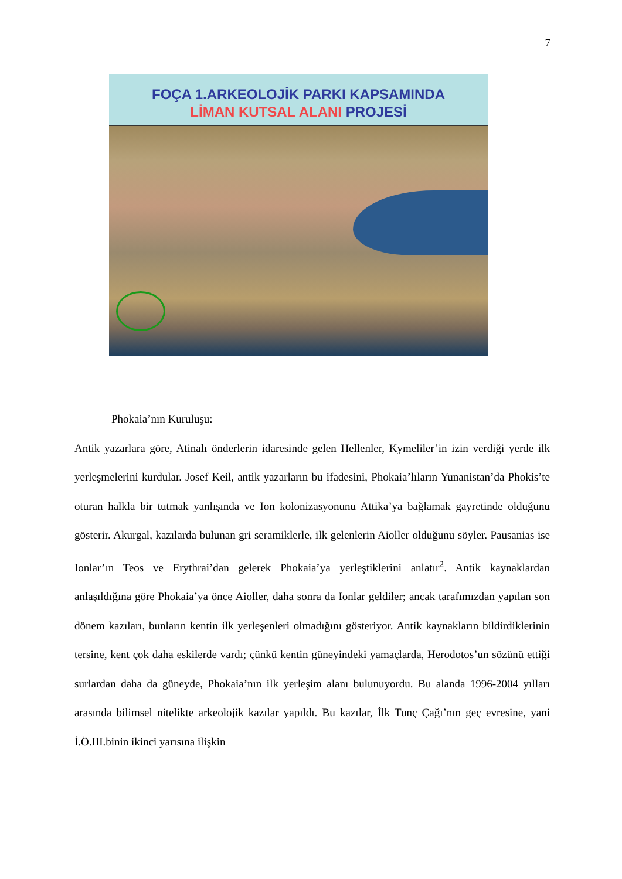7
FOÇA 1.ARKEOLOJİK PARKI KAPSAMINDA
LİMAN KUTSAL ALANI PROJESİ
Phokaia’nın Kuruluşu:
Antik yazarlara göre, Atinalı önderlerin idaresinde gelen Hellenler, Kymeliler’in izin verdiği yerde ilk yerleşmelerini kurdular. Josef Keil, antik yazarların bu ifadesini, Phokaia’lıların Yunanistan’da Phokis’te oturan halkla bir tutmak yanlışında ve Ion kolonizasyonunu Attika’ya bağlamak gayretinde olduğunu gösterir. Akurgal, kazılarda bulunan gri seramiklerle, ilk gelenlerin Aioller olduğunu söyler. Pausanias ise Ionlar’ın Teos ve Erythrai’dan gelerek Phokaia’ya yerleştiklerini anlatır<sup>2</sup>. Antik kaynaklardan anlaşıldığına göre Phokaia’ya önce Aioller, daha sonra da Ionlar geldiler; ancak tarafımızdan yapılan son dönem kazıları, bunların kentin ilk yerleşenleri olmadığını gösteriyor. Antik kaynakların bildirdiklerinin tersine, kent çok daha eskilerde vardı; çünkü kentin güneyindeki yamaçlarda, Herodotos’un sözünü ettiği surlardan daha da güneyde, Phokaia’nın ilk yerleşim alanı bulunuyordu. Bu alanda 1996-2004 yılları arasında bilimsel nitelikte arkeolojik kazılar yapıldı. Bu kazılar, İlk Tunç Çağı’nın geç evresine, yani İ.Ö.III.binin ikinci yarısına ilişkin